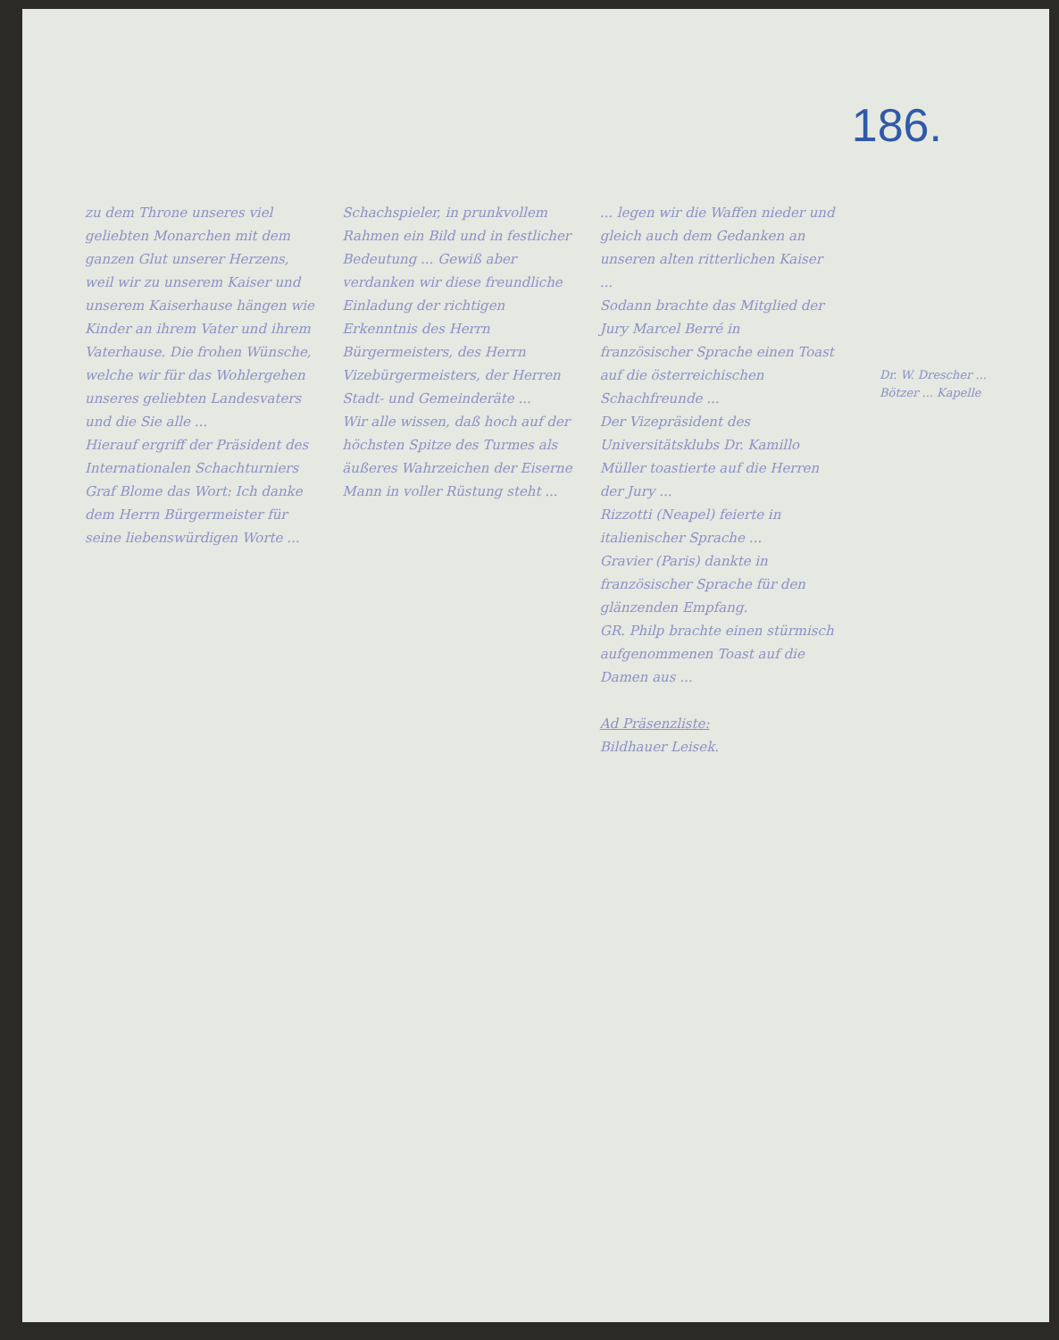186.
zu dem Throne unseres viel geliebten Monarchen mit dem ganzen Glut unserer Herzens, weil wir zu unserem Kaiser und unserem Kaiserhause hängen wie Kinder an ihrem Vater und ihrem Vaterhause. Die frohen Wünsche, welche wir für das Wohlergehen unseres geliebten Landesvaters und die Sie alle ...
Hierauf ergriff der Präsident des Internationalen Schachturniers Graf Blome das Wort: Ich danke dem Herrn Bürgermeister für seine liebenswürdigen Worte ...
Schachspieler, in prunkvollem Rahmen ein Bild und in festlicher Bedeutung ... Gewiß aber verdanken wir diese freundliche Einladung der richtigen Erkenntnis des Herrn Bürgermeisters, des Herrn Vizebürgermeisters, der Herren Stadt- und Gemeinderäte ...
Wir alle wissen, daß hoch auf der höchsten Spitze des Turmes als äußeres Wahrzeichen der Eiserne Mann in voller Rüstung steht ...
... legen wir die Waffen nieder und gleich auch dem Gedanken an unseren alten ritterlichen Kaiser ...
Sodann brachte das Mitglied der Jury Marcel Berré in französischer Sprache einen Toast auf die österreichischen Schachfreunde ...
Der Vizepräsident des Universitätsklubs Dr. Kamillo Müller toastierte auf die Herren der Jury ...
Rizzotti (Neapel) feierte in italienischer Sprache ...
Gravier (Paris) dankte in französischer Sprache für den glänzenden Empfang.
GR. Philp brachte einen stürmisch aufgenommenen Toast auf die Damen aus ...
Ad Präsenzliste:
Bildhauer Leisek.
Dr. W. Drescher ... Bötzer ... Kapelle